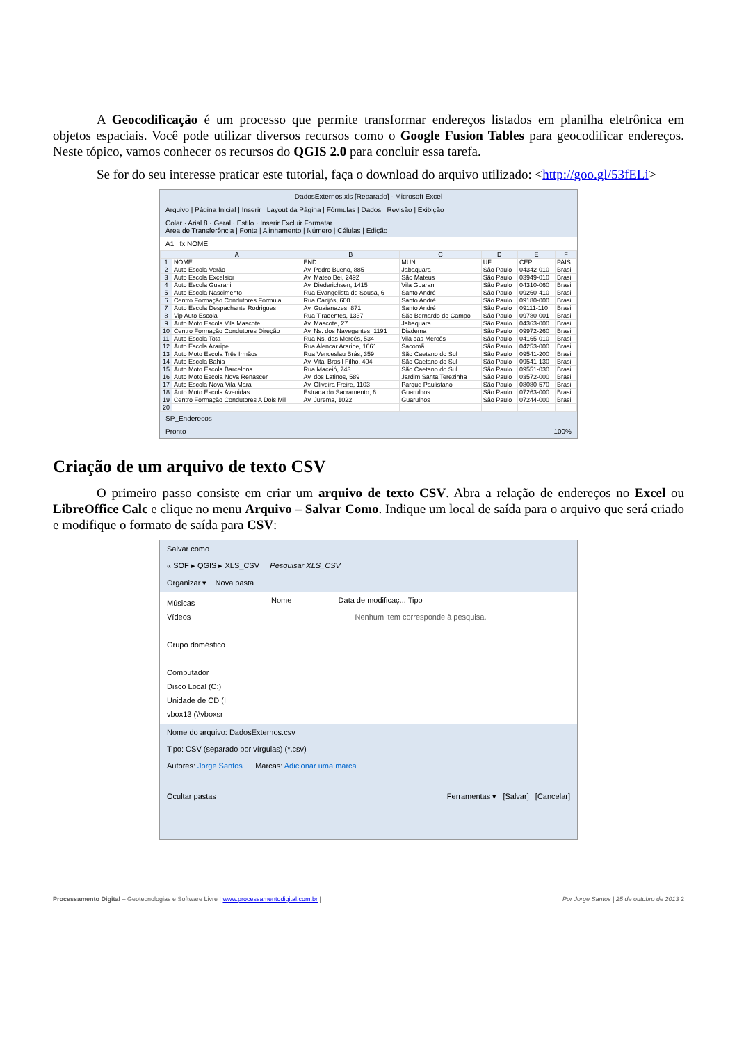A Geocodificação é um processo que permite transformar endereços listados em planilha eletrônica em objetos espaciais. Você pode utilizar diversos recursos como o Google Fusion Tables para geocodificar endereços. Neste tópico, vamos conhecer os recursos do QGIS 2.0 para concluir essa tarefa.
Se for do seu interesse praticar este tutorial, faça o download do arquivo utilizado: <http://goo.gl/53fELi>
DadosExternos.xls [Reparado] - Microsoft Excel
Arquivo | Página Inicial | Inserir | Layout da Página | Fórmulas | Dados | Revisão | Exibição
Colar · Arial 8 · Geral · Estilo · Inserir Excluir Formatar
Área de Transferência | Fonte | Alinhamento | Número | Células | Edição
A1 fx NOME
| | A | B | C | D | E | F |
| --- | --- | --- | --- | --- | --- | --- |
| 1 | NOME | END | MUN | UF | CEP | PAIS |
| 2 | Auto Escola Verão | Av. Pedro Bueno, 885 | Jabaquara | São Paulo | 04342-010 | Brasil |
| 3 | Auto Escola Excelsior | Av. Mateo Bei, 2492 | São Mateus | São Paulo | 03949-010 | Brasil |
| 4 | Auto Escola Guarani | Av. Diederichsen, 1415 | Vila Guarani | São Paulo | 04310-060 | Brasil |
| 5 | Auto Escola Nascimento | Rua Evangelista de Sousa, 6 | Santo André | São Paulo | 09260-410 | Brasil |
| 6 | Centro Formação Condutores Fórmula | Rua Carijós, 600 | Santo André | São Paulo | 09180-000 | Brasil |
| 7 | Auto Escola Despachante Rodrigues | Av. Guaianazes, 871 | Santo André | São Paulo | 09111-110 | Brasil |
| 8 | Vip Auto Escola | Rua Tiradentes, 1337 | São Bernardo do Campo | São Paulo | 09780-001 | Brasil |
| 9 | Auto Moto Escola Vila Mascote | Av. Mascote, 27 | Jabaquara | São Paulo | 04363-000 | Brasil |
| 10 | Centro Formação Condutores Direção | Av. Ns. dos Navegantes, 1191 | Diadema | São Paulo | 09972-260 | Brasil |
| 11 | Auto Escola Tota | Rua Ns. das Mercês, 534 | Vila das Mercês | São Paulo | 04165-010 | Brasil |
| 12 | Auto Escola Araripe | Rua Alencar Araripe, 1661 | Sacomã | São Paulo | 04253-000 | Brasil |
| 13 | Auto Moto Escola Três Irmãos | Rua Venceslau Brás, 359 | São Caetano do Sul | São Paulo | 09541-200 | Brasil |
| 14 | Auto Escola Bahia | Av. Vital Brasil Filho, 404 | São Caetano do Sul | São Paulo | 09541-130 | Brasil |
| 15 | Auto Moto Escola Barcelona | Rua Maceió, 743 | São Caetano do Sul | São Paulo | 09551-030 | Brasil |
| 16 | Auto Moto Escola Nova Renascer | Av. dos Latinos, 589 | Jardim Santa Terezinha | São Paulo | 03572-000 | Brasil |
| 17 | Auto Escola Nova Vila Mara | Av. Oliveira Freire, 1103 | Parque Paulistano | São Paulo | 08080-570 | Brasil |
| 18 | Auto Moto Escola Avenidas | Estrada do Sacramento, 6 | Guarulhos | São Paulo | 07263-000 | Brasil |
| 19 | Centro Formação Condutores A Dois Mil | Av. Jurema, 1022 | Guarulhos | São Paulo | 07244-000 | Brasil |
| 20 | | | | | | |
SP_Enderecos
Pronto 100%
Criação de um arquivo de texto CSV
O primeiro passo consiste em criar um arquivo de texto CSV. Abra a relação de endereços no Excel ou LibreOffice Calc e clique no menu Arquivo – Salvar Como. Indique um local de saída para o arquivo que será criado e modifique o formato de saída para CSV:
Salvar como
« SOF ▸ QGIS ▸ XLS_CSV Pesquisar XLS_CSV
Organizar ▾ Nova pasta
Músicas
Vídeos
Grupo doméstico
Computador
Disco Local (C:)
Unidade de CD (I
vbox13 (\\vboxsr
Nome Data de modificaç... Tipo
Nenhum item corresponde à pesquisa.
Nome do arquivo: DadosExternos.csv
Tipo: CSV (separado por vírgulas) (*.csv)
Autores: Jorge Santos Marcas: Adicionar uma marca
Ocultar pastas Ferramentas ▾ [Salvar] [Cancelar]
Processamento Digital – Geotecnologias e Software Livre | www.processamentodigital.com.br | Por Jorge Santos | 25 de outubro de 2013 2